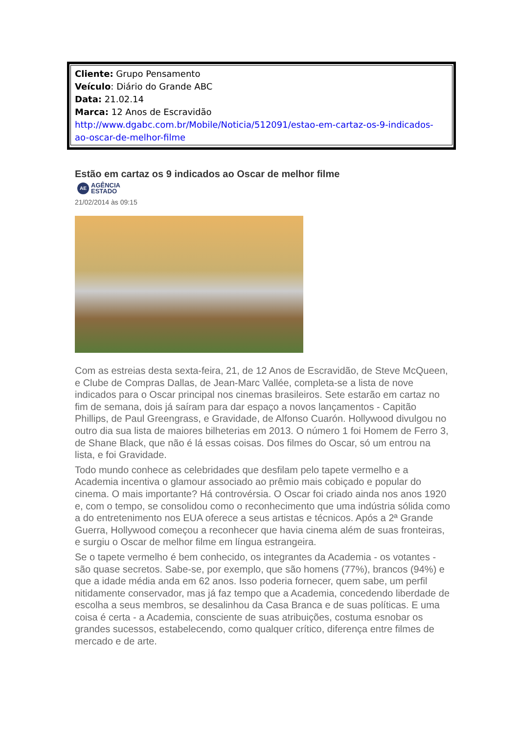Cliente: Grupo Pensamento
Veículo: Diário do Grande ABC
Data: 21.02.14
Marca: 12 Anos de Escravidão
http://www.dgabc.com.br/Mobile/Noticia/512091/estao-em-cartaz-os-9-indicados-
ao-oscar-de-melhor-filme
Estão em cartaz os 9 indicados ao Oscar de melhor filme
AE AGÊNCIA
ESTADO
21/02/2014 às 09:15
Com as estreias desta sexta-feira, 21, de 12 Anos de Escravidão, de Steve McQueen, e Clube de Compras Dallas, de Jean-Marc Vallée, completa-se a lista de nove indicados para o Oscar principal nos cinemas brasileiros. Sete estarão em cartaz no fim de semana, dois já saíram para dar espaço a novos lançamentos - Capitão Phillips, de Paul Greengrass, e Gravidade, de Alfonso Cuarón. Hollywood divulgou no outro dia sua lista de maiores bilheterias em 2013. O número 1 foi Homem de Ferro 3, de Shane Black, que não é lá essas coisas. Dos filmes do Oscar, só um entrou na lista, e foi Gravidade.
Todo mundo conhece as celebridades que desfilam pelo tapete vermelho e a Academia incentiva o glamour associado ao prêmio mais cobiçado e popular do cinema. O mais importante? Há controvérsia. O Oscar foi criado ainda nos anos 1920 e, com o tempo, se consolidou como o reconhecimento que uma indústria sólida como a do entretenimento nos EUA oferece a seus artistas e técnicos. Após a 2ª Grande Guerra, Hollywood começou a reconhecer que havia cinema além de suas fronteiras, e surgiu o Oscar de melhor filme em língua estrangeira.
Se o tapete vermelho é bem conhecido, os integrantes da Academia - os votantes - são quase secretos. Sabe-se, por exemplo, que são homens (77%), brancos (94%) e que a idade média anda em 62 anos. Isso poderia fornecer, quem sabe, um perfil nitidamente conservador, mas já faz tempo que a Academia, concedendo liberdade de escolha a seus membros, se desalinhou da Casa Branca e de suas políticas. E uma coisa é certa - a Academia, consciente de suas atribuições, costuma esnobar os grandes sucessos, estabelecendo, como qualquer crítico, diferença entre filmes de mercado e de arte.